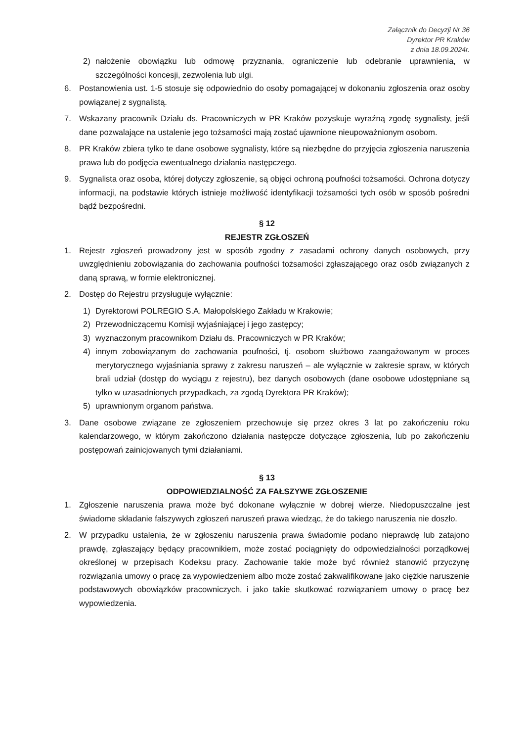Załącznik do Decyzji Nr 36
Dyrektor PR Kraków
z dnia 18.09.2024r.
2) nałożenie obowiązku lub odmowę przyznania, ograniczenie lub odebranie uprawnienia, w szczególności koncesji, zezwolenia lub ulgi.
6. Postanowienia ust. 1-5 stosuje się odpowiednio do osoby pomagającej w dokonaniu zgłoszenia oraz osoby powiązanej z sygnalistą.
7. Wskazany pracownik Działu ds. Pracowniczych w PR Kraków pozyskuje wyraźną zgodę sygnalisty, jeśli dane pozwalające na ustalenie jego tożsamości mają zostać ujawnione nieupoważnionym osobom.
8. PR Kraków zbiera tylko te dane osobowe sygnalisty, które są niezbędne do przyjęcia zgłoszenia naruszenia prawa lub do podjęcia ewentualnego działania następczego.
9. Sygnalista oraz osoba, której dotyczy zgłoszenie, są objęci ochroną poufności tożsamości. Ochrona dotyczy informacji, na podstawie których istnieje możliwość identyfikacji tożsamości tych osób w sposób pośredni bądź bezpośredni.
§ 12
REJESTR ZGŁOSZEŃ
1. Rejestr zgłoszeń prowadzony jest w sposób zgodny z zasadami ochrony danych osobowych, przy uwzględnieniu zobowiązania do zachowania poufności tożsamości zgłaszającego oraz osób związanych z daną sprawą, w formie elektronicznej.
2. Dostęp do Rejestru przysługuje wyłącznie:
1) Dyrektorowi POLREGIO S.A. Małopolskiego Zakładu w Krakowie;
2) Przewodniczącemu Komisji wyjaśniającej i jego zastępcy;
3) wyznaczonym pracownikom Działu ds. Pracowniczych w PR Kraków;
4) innym zobowiązanym do zachowania poufności, tj. osobom służbowo zaangażowanym w proces merytorycznego wyjaśniania sprawy z zakresu naruszeń – ale wyłącznie w zakresie spraw, w których brali udział (dostęp do wyciągu z rejestru), bez danych osobowych (dane osobowe udostępniane są tylko w uzasadnionych przypadkach, za zgodą Dyrektora PR Kraków);
5) uprawnionym organom państwa.
3. Dane osobowe związane ze zgłoszeniem przechowuje się przez okres 3 lat po zakończeniu roku kalendarzowego, w którym zakończono działania następcze dotyczące zgłoszenia, lub po zakończeniu postępowań zainicjowanych tymi działaniami.
§ 13
ODPOWIEDZIALNOŚĆ ZA FAŁSZYWE ZGŁOSZENIE
1. Zgłoszenie naruszenia prawa może być dokonane wyłącznie w dobrej wierze. Niedopuszczalne jest świadome składanie fałszywych zgłoszeń naruszeń prawa wiedząc, że do takiego naruszenia nie doszło.
2. W przypadku ustalenia, że w zgłoszeniu naruszenia prawa świadomie podano nieprawdę lub zatajono prawdę, zgłaszający będący pracownikiem, może zostać pociągnięty do odpowiedzialności porządkowej określonej w przepisach Kodeksu pracy. Zachowanie takie może być również stanowić przyczynę rozwiązania umowy o pracę za wypowiedzeniem albo może zostać zakwalifikowane jako ciężkie naruszenie podstawowych obowiązków pracowniczych, i jako takie skutkować rozwiązaniem umowy o pracę bez wypowiedzenia.